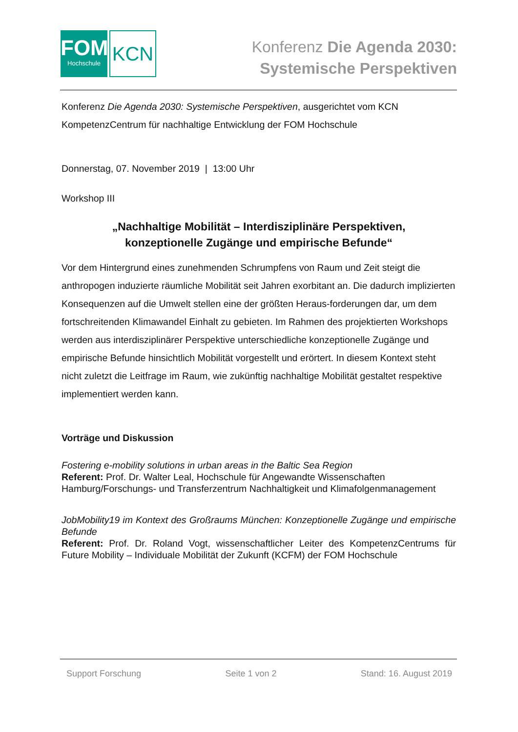FOM
Hochschule
KCN
Konferenz Die Agenda 2030:
Systemische Perspektiven
Konferenz Die Agenda 2030: Systemische Perspektiven, ausgerichtet vom KCN KompetenzCentrum für nachhaltige Entwicklung der FOM Hochschule
Donnerstag, 07. November 2019 | 13:00 Uhr
Workshop III
„Nachhaltige Mobilität – Interdisziplinäre Perspektiven,
konzeptionelle Zugänge und empirische Befunde“
Vor dem Hintergrund eines zunehmenden Schrumpfens von Raum und Zeit steigt die anthropogen induzierte räumliche Mobilität seit Jahren exorbitant an. Die dadurch implizierten Konsequenzen auf die Umwelt stellen eine der größten Heraus-forderungen dar, um dem fortschreitenden Klimawandel Einhalt zu gebieten. Im Rahmen des projektierten Workshops werden aus interdisziplinärer Perspektive unterschiedliche konzeptionelle Zugänge und empirische Befunde hinsichtlich Mobilität vorgestellt und erörtert. In diesem Kontext steht nicht zuletzt die Leitfrage im Raum, wie zukünftig nachhaltige Mobilität gestaltet respektive implementiert werden kann.
Vorträge und Diskussion
Fostering e-mobility solutions in urban areas in the Baltic Sea Region
Referent: Prof. Dr. Walter Leal, Hochschule für Angewandte Wissenschaften Hamburg/Forschungs- und Transferzentrum Nachhaltigkeit und Klimafolgenmanagement
JobMobility19 im Kontext des Großraums München: Konzeptionelle Zugänge und empirische Befunde
Referent: Prof. Dr. Roland Vogt, wissenschaftlicher Leiter des KompetenzCentrums für Future Mobility – Individuale Mobilität der Zukunft (KCFM) der FOM Hochschule
Support Forschung Seite 1 von 2 Stand: 16. August 2019